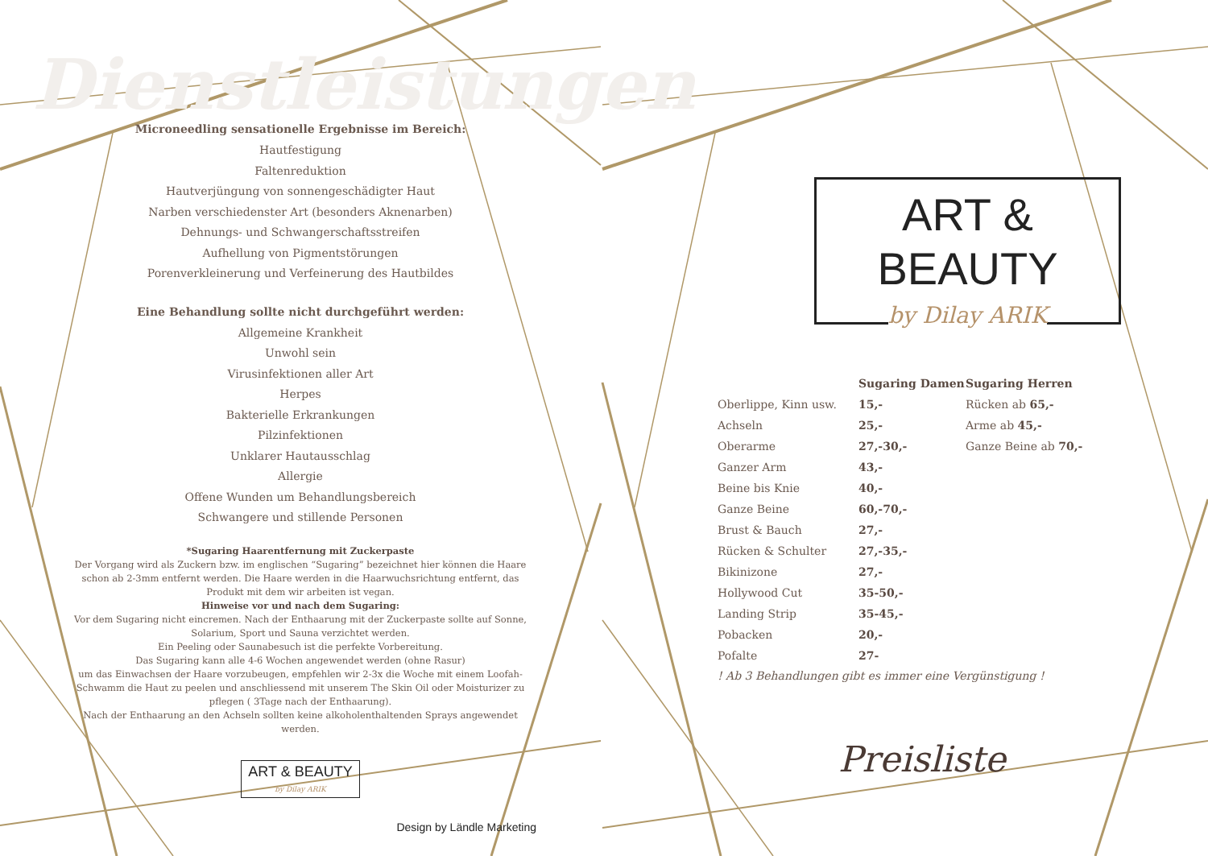Dienstleistungen
Microneedling sensationelle Ergebnisse im Bereich:
Hautfestigung
Faltenreduktion
Hautverjüngung von sonnengeschädigter Haut
Narben verschiedenster Art (besonders Aknenarben)
Dehnungs- und Schwangerschaftsstreifen
Aufhellung von Pigmentstörungen
Porenverkleinerung und Verfeinerung des Hautbildes
Eine Behandlung sollte nicht durchgeführt werden:
Allgemeine Krankheit
Unwohl sein
Virusinfektionen aller Art
Herpes
Bakterielle Erkrankungen
Pilzinfektionen
Unklarer Hautausschlag
Allergie
Offene Wunden um Behandlungsbereich
Schwangere und stillende Personen
*Sugaring Haarentfernung mit Zuckerpaste
Der Vorgang wird als Zuckern bzw. im englischen “Sugaring” bezeichnet hier können die Haare schon ab 2-3mm entfernt werden. Die Haare werden in die Haarwuchsrichtung entfernt, das Produkt mit dem wir arbeiten ist vegan.
Hinweise vor und nach dem Sugaring:
Vor dem Sugaring nicht eincremen. Nach der Enthaarung mit der Zuckerpaste sollte auf Sonne, Solarium, Sport und Sauna verzichtet werden.
Ein Peeling oder Saunabesuch ist die perfekte Vorbereitung.
Das Sugaring kann alle 4-6 Wochen angewendet werden (ohne Rasur)
um das Einwachsen der Haare vorzubeugen, empfehlen wir 2-3x die Woche mit einem Loofah- Schwamm die Haut zu peelen und anschliessend mit unserem The Skin Oil oder Moisturizer zu pflegen ( 3Tage nach der Enthaarung).
Nach der Enthaarung an den Achseln sollten keine alkoholenthaltenden Sprays angewendet werden.
ART & BEAUTY
by Dilay ARIK
Design by Ländle Marketing
ART & BEAUTY
by Dilay ARIK
| | Sugaring Damen | Sugaring Herren |
| --- | --- | --- |
| Oberlippe, Kinn usw. | 15,- | Rücken ab 65,- |
| Achseln | 25,- | Arme ab 45,- |
| Oberarme | 27,-30,- | Ganze Beine ab 70,- |
| Ganzer Arm | 43,- | |
| Beine bis Knie | 40,- | |
| Ganze Beine | 60,-70,- | |
| Brust & Bauch | 27,- | |
| Rücken & Schulter | 27,-35,- | |
| Bikinizone | 27,- | |
| Hollywood Cut | 35-50,- | |
| Landing Strip | 35-45,- | |
| Pobacken | 20,- | |
| Pofalte | 27- | |
! Ab 3 Behandlungen gibt es immer eine Vergünstigung !
Preisliste